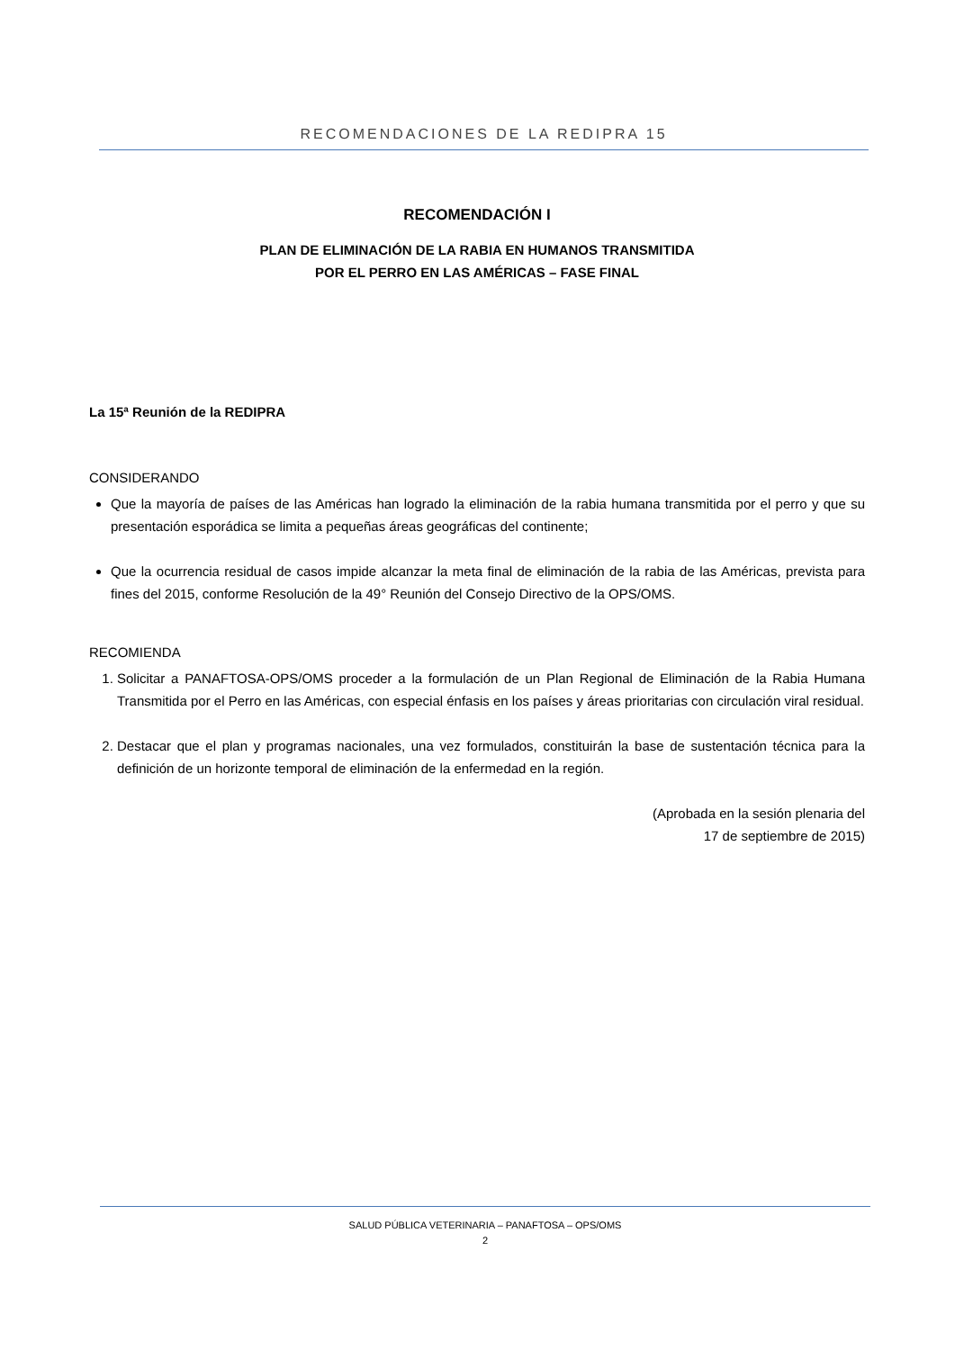RECOMENDACIONES DE LA REDIPRA 15
RECOMENDACIÓN I
PLAN DE ELIMINACIÓN DE LA RABIA EN HUMANOS TRANSMITIDA
POR EL PERRO EN LAS AMÉRICAS – FASE FINAL
La 15ª Reunión de la REDIPRA
CONSIDERANDO
Que la mayoría de países de las Américas han logrado la eliminación de la rabia humana transmitida por el perro y que su presentación esporádica se limita a pequeñas áreas geográficas del continente;
Que la ocurrencia residual de casos impide alcanzar la meta final de eliminación de la rabia de las Américas, prevista para fines del 2015, conforme Resolución de la 49° Reunión del Consejo Directivo de la OPS/OMS.
RECOMIENDA
1. Solicitar a PANAFTOSA-OPS/OMS proceder a la formulación de un Plan Regional de Eliminación de la Rabia Humana Transmitida por el Perro en las Américas, con especial énfasis en los países y áreas prioritarias con circulación viral residual.
2. Destacar que el plan y programas nacionales, una vez formulados, constituirán la base de sustentación técnica para la definición de un horizonte temporal de eliminación de la enfermedad en la región.
(Aprobada en la sesión plenaria del
17 de septiembre de 2015)
SALUD PÚBLICA VETERINARIA – PANAFTOSA – OPS/OMS
2